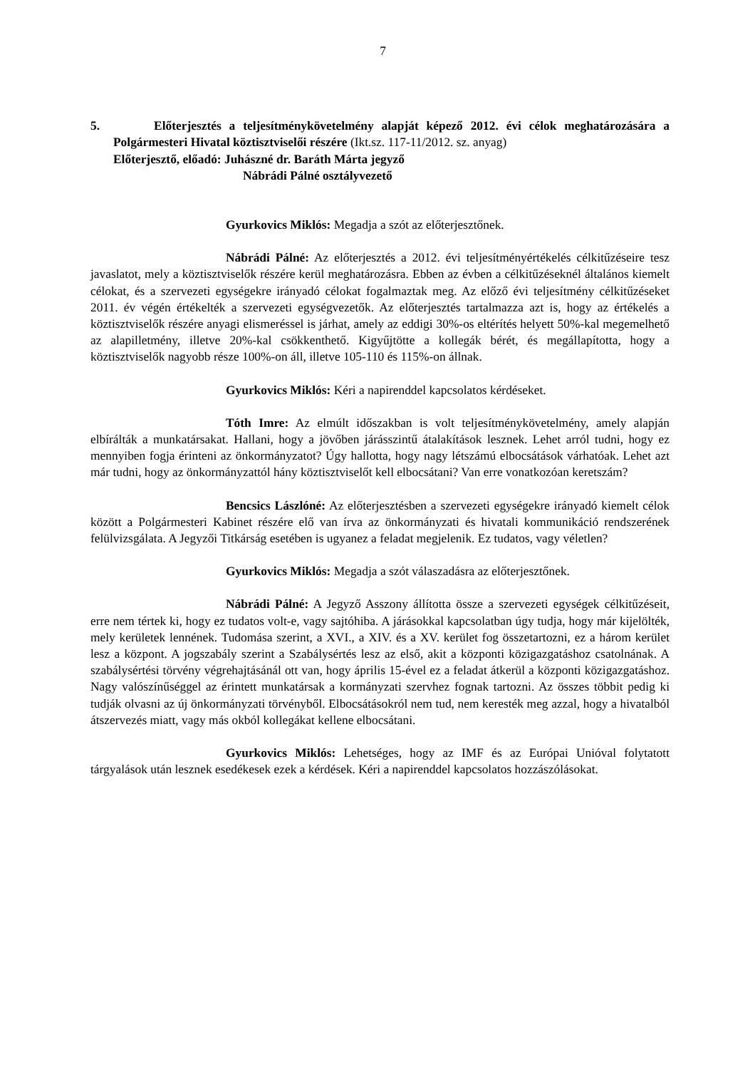7
5. Előterjesztés a teljesítménykövetelmény alapját képező 2012. évi célok meghatározására a Polgármesteri Hivatal köztisztviselői részére (Ikt.sz. 117-11/2012. sz. anyag)
Előterjesztő, előadó: Juhászné dr. Baráth Márta jegyző
Nábrádi Pálné osztályvezető
Gyurkovics Miklós: Megadja a szót az előterjesztőnek.
Nábrádi Pálné: Az előterjesztés a 2012. évi teljesítményértékelés célkitűzéseire tesz javaslatot, mely a köztisztviselők részére kerül meghatározásra. Ebben az évben a célkitűzéseknél általános kiemelt célokat, és a szervezeti egységekre irányadó célokat fogalmaztak meg. Az előző évi teljesítmény célkitűzéseket 2011. év végén értékelték a szervezeti egységvezetők. Az előterjesztés tartalmazza azt is, hogy az értékelés a köztisztviselők részére anyagi elismeréssel is járhat, amely az eddigi 30%-os eltérítés helyett 50%-kal megemelhető az alapilletmény, illetve 20%-kal csökkenthető. Kigyűjtötte a kollegák bérét, és megállapította, hogy a köztisztviselők nagyobb része 100%-on áll, illetve 105-110 és 115%-on állnak.
Gyurkovics Miklós: Kéri a napirenddel kapcsolatos kérdéseket.
Tóth Imre: Az elmúlt időszakban is volt teljesítménykövetelmény, amely alapján elbírálták a munkatársakat. Hallani, hogy a jövőben járásszintű átalakítások lesznek. Lehet arról tudni, hogy ez mennyiben fogja érinteni az önkormányzatot? Úgy hallotta, hogy nagy létszámú elbocsátások várhatóak. Lehet azt már tudni, hogy az önkormányzattól hány köztisztviselőt kell elbocsátani? Van erre vonatkozóan keretszám?
Bencsics Lászlóné: Az előterjesztésben a szervezeti egységekre irányadó kiemelt célok között a Polgármesteri Kabinet részére elő van írva az önkormányzati és hivatali kommunikáció rendszerének felülvizsgálata. A Jegyzői Titkárság esetében is ugyanez a feladat megjelenik. Ez tudatos, vagy véletlen?
Gyurkovics Miklós: Megadja a szót válaszadásra az előterjesztőnek.
Nábrádi Pálné: A Jegyző Asszony állította össze a szervezeti egységek célkitűzéseit, erre nem tértek ki, hogy ez tudatos volt-e, vagy sajtóhiba. A járásokkal kapcsolatban úgy tudja, hogy már kijelölték, mely kerületek lennének. Tudomása szerint, a XVI., a XIV. és a XV. kerület fog összetartozni, ez a három kerület lesz a központ. A jogszabály szerint a Szabálysértés lesz az első, akit a központi közigazgatáshoz csatolnának. A szabálysértési törvény végrehajtásánál ott van, hogy április 15-ével ez a feladat átkerül a központi közigazgatáshoz. Nagy valószínűséggel az érintett munkatársak a kormányzati szervhez fognak tartozni. Az összes többit pedig ki tudják olvasni az új önkormányzati törvényből. Elbocsátásokról nem tud, nem keresték meg azzal, hogy a hivatalból átszervezés miatt, vagy más okból kollegákat kellene elbocsátani.
Gyurkovics Miklós: Lehetséges, hogy az IMF és az Európai Unióval folytatott tárgyalások után lesznek esedékesek ezek a kérdések. Kéri a napirenddel kapcsolatos hozzászólásokat.